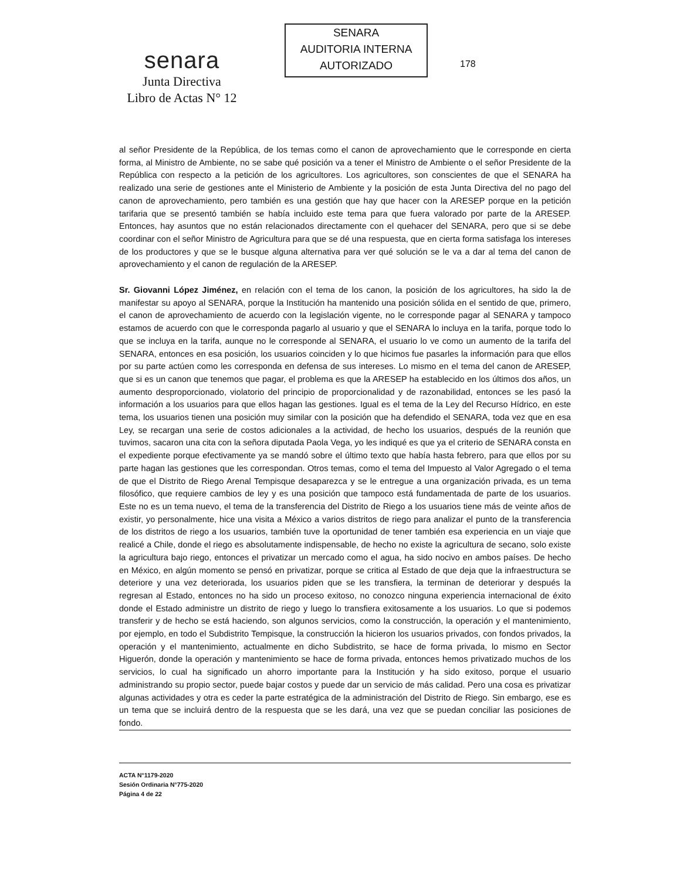senara
Junta Directiva
Libro de Actas N° 12
SENARA
AUDITORIA INTERNA
AUTORIZADO
178
al señor Presidente de la República, de los temas como el canon de aprovechamiento que le corresponde en cierta forma, al Ministro de Ambiente, no se sabe qué posición va a tener el Ministro de Ambiente o el señor Presidente de la República con respecto a la petición de los agricultores. Los agricultores, son conscientes de que el SENARA ha realizado una serie de gestiones ante el Ministerio de Ambiente y la posición de esta Junta Directiva del no pago del canon de aprovechamiento, pero también es una gestión que hay que hacer con la ARESEP porque en la petición tarifaria que se presentó también se había incluido este tema para que fuera valorado por parte de la ARESEP. Entonces, hay asuntos que no están relacionados directamente con el quehacer del SENARA, pero que si se debe coordinar con el señor Ministro de Agricultura para que se dé una respuesta, que en cierta forma satisfaga los intereses de los productores y que se le busque alguna alternativa para ver qué solución se le va a dar al tema del canon de aprovechamiento y el canon de regulación de la ARESEP.
Sr. Giovanni López Jiménez, en relación con el tema de los canon, la posición de los agricultores, ha sido la de manifestar su apoyo al SENARA, porque la Institución ha mantenido una posición sólida en el sentido de que, primero, el canon de aprovechamiento de acuerdo con la legislación vigente, no le corresponde pagar al SENARA y tampoco estamos de acuerdo con que le corresponda pagarlo al usuario y que el SENARA lo incluya en la tarifa, porque todo lo que se incluya en la tarifa, aunque no le corresponde al SENARA, el usuario lo ve como un aumento de la tarifa del SENARA, entonces en esa posición, los usuarios coinciden y lo que hicimos fue pasarles la información para que ellos por su parte actúen como les corresponda en defensa de sus intereses. Lo mismo en el tema del canon de ARESEP, que si es un canon que tenemos que pagar, el problema es que la ARESEP ha establecido en los últimos dos años, un aumento desproporcionado, violatorio del principio de proporcionalidad y de razonabilidad, entonces se les pasó la información a los usuarios para que ellos hagan las gestiones. Igual es el tema de la Ley del Recurso Hídrico, en este tema, los usuarios tienen una posición muy similar con la posición que ha defendido el SENARA, toda vez que en esa Ley, se recargan una serie de costos adicionales a la actividad, de hecho los usuarios, después de la reunión que tuvimos, sacaron una cita con la señora diputada Paola Vega, yo les indiqué es que ya el criterio de SENARA consta en el expediente porque efectivamente ya se mandó sobre el último texto que había hasta febrero, para que ellos por su parte hagan las gestiones que les correspondan. Otros temas, como el tema del Impuesto al Valor Agregado o el tema de que el Distrito de Riego Arenal Tempisque desaparezca y se le entregue a una organización privada, es un tema filosófico, que requiere cambios de ley y es una posición que tampoco está fundamentada de parte de los usuarios. Este no es un tema nuevo, el tema de la transferencia del Distrito de Riego a los usuarios tiene más de veinte años de existir, yo personalmente, hice una visita a México a varios distritos de riego para analizar el punto de la transferencia de los distritos de riego a los usuarios, también tuve la oportunidad de tener también esa experiencia en un viaje que realicé a Chile, donde el riego es absolutamente indispensable, de hecho no existe la agricultura de secano, solo existe la agricultura bajo riego, entonces el privatizar un mercado como el agua, ha sido nocivo en ambos países. De hecho en México, en algún momento se pensó en privatizar, porque se critica al Estado de que deja que la infraestructura se deteriore y una vez deteriorada, los usuarios piden que se les transfiera, la terminan de deteriorar y después la regresan al Estado, entonces no ha sido un proceso exitoso, no conozco ninguna experiencia internacional de éxito donde el Estado administre un distrito de riego y luego lo transfiera exitosamente a los usuarios. Lo que si podemos transferir y de hecho se está haciendo, son algunos servicios, como la construcción, la operación y el mantenimiento, por ejemplo, en todo el Subdistrito Tempisque, la construcción la hicieron los usuarios privados, con fondos privados, la operación y el mantenimiento, actualmente en dicho Subdistrito, se hace de forma privada, lo mismo en Sector Higuerón, donde la operación y mantenimiento se hace de forma privada, entonces hemos privatizado muchos de los servicios, lo cual ha significado un ahorro importante para la Institución y ha sido exitoso, porque el usuario administrando su propio sector, puede bajar costos y puede dar un servicio de más calidad. Pero una cosa es privatizar algunas actividades y otra es ceder la parte estratégica de la administración del Distrito de Riego. Sin embargo, ese es un tema que se incluirá dentro de la respuesta que se les dará, una vez que se puedan conciliar las posiciones de fondo.
ACTA N°1179-2020
Sesión Ordinaria N°775-2020
Página 4 de 22